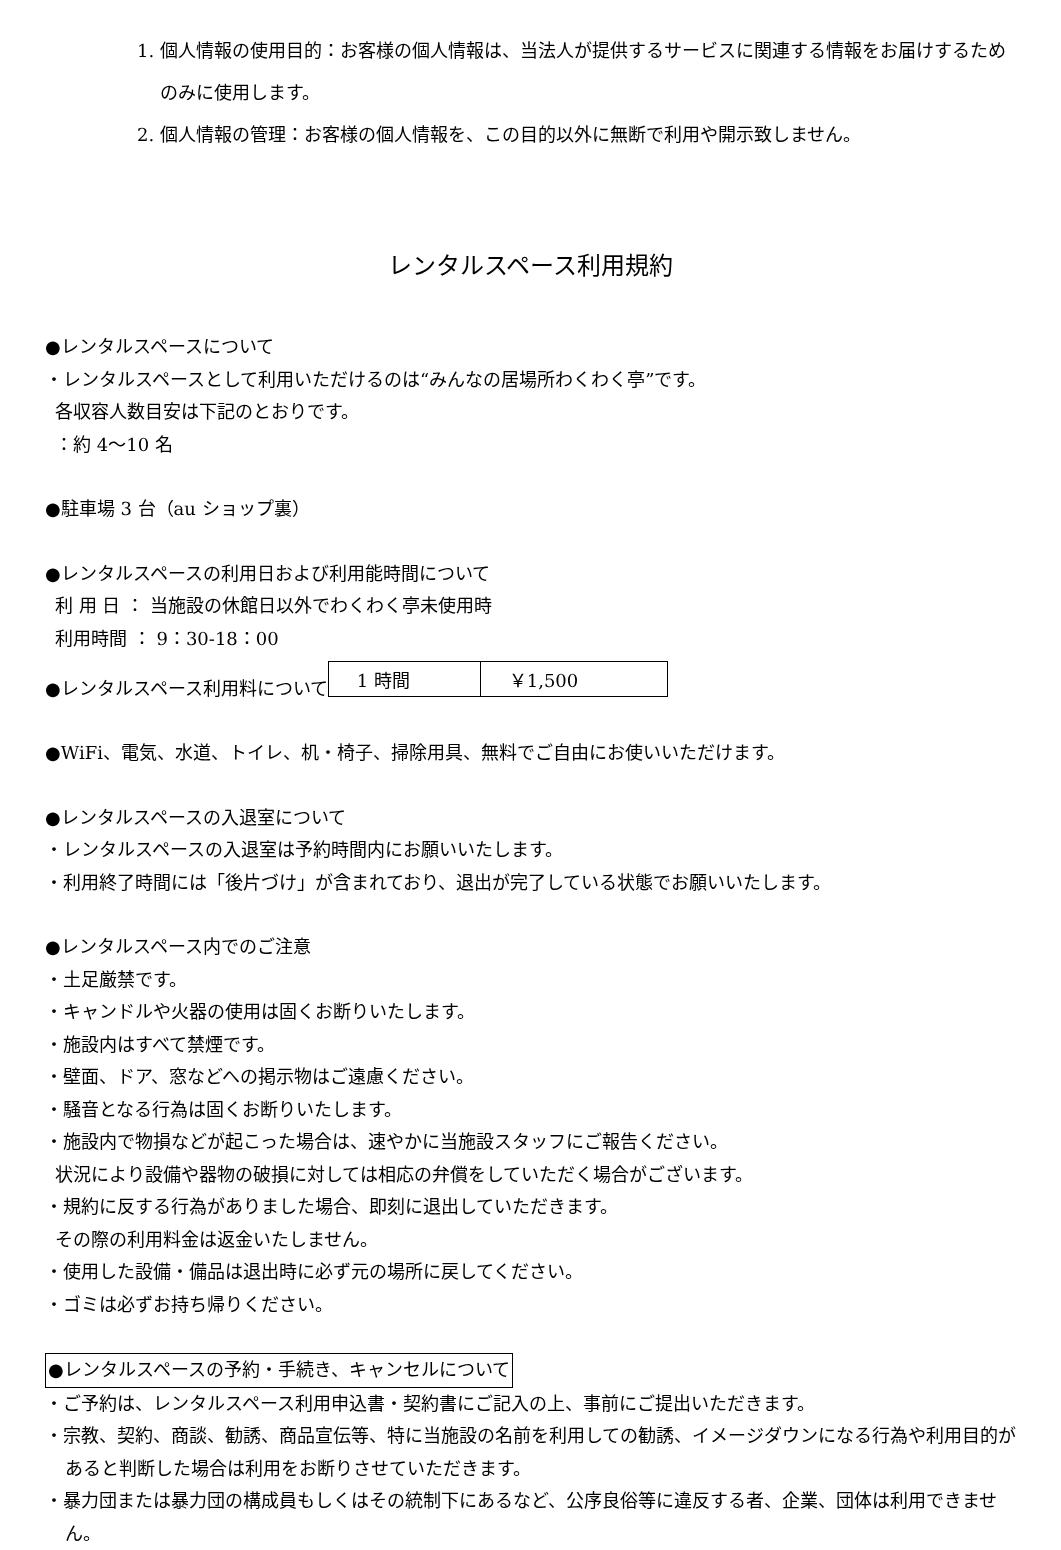1. 個人情報の使用目的：お客様の個人情報は、当法人が提供するサービスに関連する情報をお届けするためのみに使用します。
2. 個人情報の管理：お客様の個人情報を、この目的以外に無断で利用や開示致しません。
レンタルスペース利用規約
●レンタルスペースについて
・レンタルスペースとして利用いただけるのは“みんなの居場所わくわく亭”です。
各収容人数目安は下記のとおりです。
：約 4〜10 名
●駐車場 3 台（au ショップ裏）
●レンタルスペースの利用日および利用能時間について
利 用 日 ： 当施設の休館日以外でわくわく亭未使用時
利用時間 ： 9：30-18：00
●レンタルスペース利用料について
| 1 時間 | ￥1,500 |
●WiFi、電気、水道、トイレ、机・椅子、掃除用具、無料でご自由にお使いいただけます。
●レンタルスペースの入退室について
・レンタルスペースの入退室は予約時間内にお願いいたします。
・利用終了時間には「後片づけ」が含まれており、退出が完了している状態でお願いいたします。
●レンタルスペース内でのご注意
・土足厳禁です。
・キャンドルや火器の使用は固くお断りいたします。
・施設内はすべて禁煙です。
・壁面、ドア、窓などへの掲示物はご遠慮ください。
・騒音となる行為は固くお断りいたします。
・施設内で物損などが起こった場合は、速やかに当施設スタッフにご報告ください。
状況により設備や器物の破損に対しては相応の弁償をしていただく場合がございます。
・規約に反する行為がありました場合、即刻に退出していただきます。
その際の利用料金は返金いたしません。
・使用した設備・備品は退出時に必ず元の場所に戻してください。
・ゴミは必ずお持ち帰りください。
●レンタルスペースの予約・手続き、キャンセルについて
・ご予約は、レンタルスペース利用申込書・契約書にご記入の上、事前にご提出いただきます。
・宗教、契約、商談、勧誘、商品宣伝等、特に当施設の名前を利用しての勧誘、イメージダウンになる行為や利用目的があると判断した場合は利用をお断りさせていただきます。
・暴力団または暴力団の構成員もしくはその統制下にあるなど、公序良俗等に違反する者、企業、団体は利用できません。